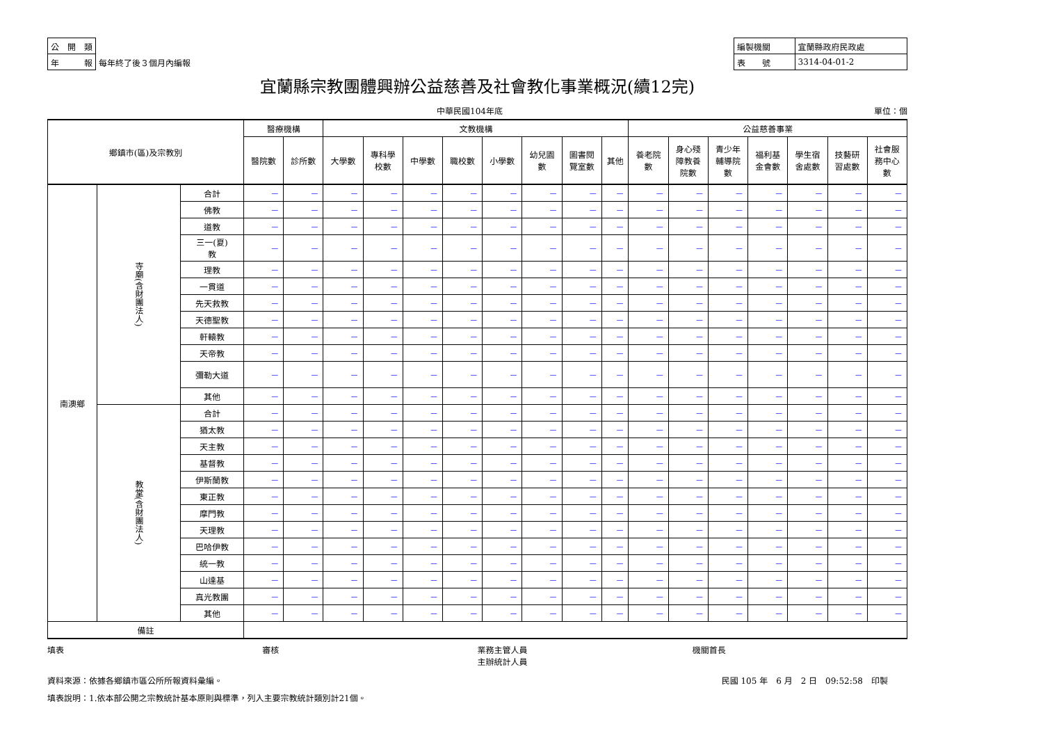| 公 開 類 | |
| 年 報 | 每年終了後３個月內編報 |
| 編製機關 | 宜蘭縣政府民政處 |
| 表 號 | 3314-04-01-2 |
宜蘭縣宗教團體興辦公益慈善及社會教化事業概況(續12完)
中華民國104年底 單位：個
| 鄉鎮市(區)及宗教別 | | | 醫療機構 | | 文教機構 | | | | | | | | 公益慈善事業 | | | | | | |
| --- | --- | --- | --- | --- | --- | --- | --- | --- | --- | --- | --- | --- | --- | --- | --- | --- | --- | --- | --- |
| | | | 醫院數 | 診所數 | 大學數 | 專科學 校數 | 中學數 | 職校數 | 小學數 | 幼兒園 數 | 圖書閱 覽室數 | 其他 | 養老院 數 | 身心殘 障教養 院數 | 青少年 輔導院 數 | 福利基 金會數 | 學生宿 舍處數 | 技藝研 習處數 | 社會服 務中心 數 |
| 南澳鄉 | 寺廟(含財團法人) | 合計 | － | － | － | － | － | － | － | － | － | － | － | － | － | － | － | － | － |
| | | 佛教 | － | － | － | － | － | － | － | － | － | － | － | － | － | － | － | － | － |
| | | 道教 | － | － | － | － | － | － | － | － | － | － | － | － | － | － | － | － | － |
| | | 三一(夏) 教 | － | － | － | － | － | － | － | － | － | － | － | － | － | － | － | － | － |
| | | 理教 | － | － | － | － | － | － | － | － | － | － | － | － | － | － | － | － | － |
| | | 一貫道 | － | － | － | － | － | － | － | － | － | － | － | － | － | － | － | － | － |
| | | 先天救教 | － | － | － | － | － | － | － | － | － | － | － | － | － | － | － | － | － |
| | | 天德聖教 | － | － | － | － | － | － | － | － | － | － | － | － | － | － | － | － | － |
| | | 軒轅教 | － | － | － | － | － | － | － | － | － | － | － | － | － | － | － | － | － |
| | | 天帝教 | － | － | － | － | － | － | － | － | － | － | － | － | － | － | － | － | － |
| | | 彌勒大道 | － | － | － | － | － | － | － | － | － | － | － | － | － | － | － | － | － |
| | | 其他 | － | － | － | － | － | － | － | － | － | － | － | － | － | － | － | － | － |
| | 教堂(含財團法人) | 合計 | － | － | － | － | － | － | － | － | － | － | － | － | － | － | － | － | － |
| | | 猶太教 | － | － | － | － | － | － | － | － | － | － | － | － | － | － | － | － | － |
| | | 天主教 | － | － | － | － | － | － | － | － | － | － | － | － | － | － | － | － | － |
| | | 基督教 | － | － | － | － | － | － | － | － | － | － | － | － | － | － | － | － | － |
| | | 伊斯蘭教 | － | － | － | － | － | － | － | － | － | － | － | － | － | － | － | － | － |
| | | 東正教 | － | － | － | － | － | － | － | － | － | － | － | － | － | － | － | － | － |
| | | 摩門教 | － | － | － | － | － | － | － | － | － | － | － | － | － | － | － | － | － |
| | | 天理教 | － | － | － | － | － | － | － | － | － | － | － | － | － | － | － | － | － |
| | | 巴哈伊教 | － | － | － | － | － | － | － | － | － | － | － | － | － | － | － | － | － |
| | | 統一教 | － | － | － | － | － | － | － | － | － | － | － | － | － | － | － | － | － |
| | | 山達基 | － | － | － | － | － | － | － | － | － | － | － | － | － | － | － | － | － |
| | | 真光教團 | － | － | － | － | － | － | － | － | － | － | － | － | － | － | － | － | － |
| | | 其他 | － | － | － | － | － | － | － | － | － | － | － | － | － | － | － | － | － |
| 備註 | | | | | | | | | | | | | | | | | | | |
填表 審核 業務主管人員
主辦統計人員
機關首長
資料來源：依據各鄉鎮市區公所所報資料彙編。 民國 105 年　6 月　2 日　09:52:58　印製
填表說明：1.依本部公開之宗教統計基本原則與標準，列入主要宗教統計類別計21個。